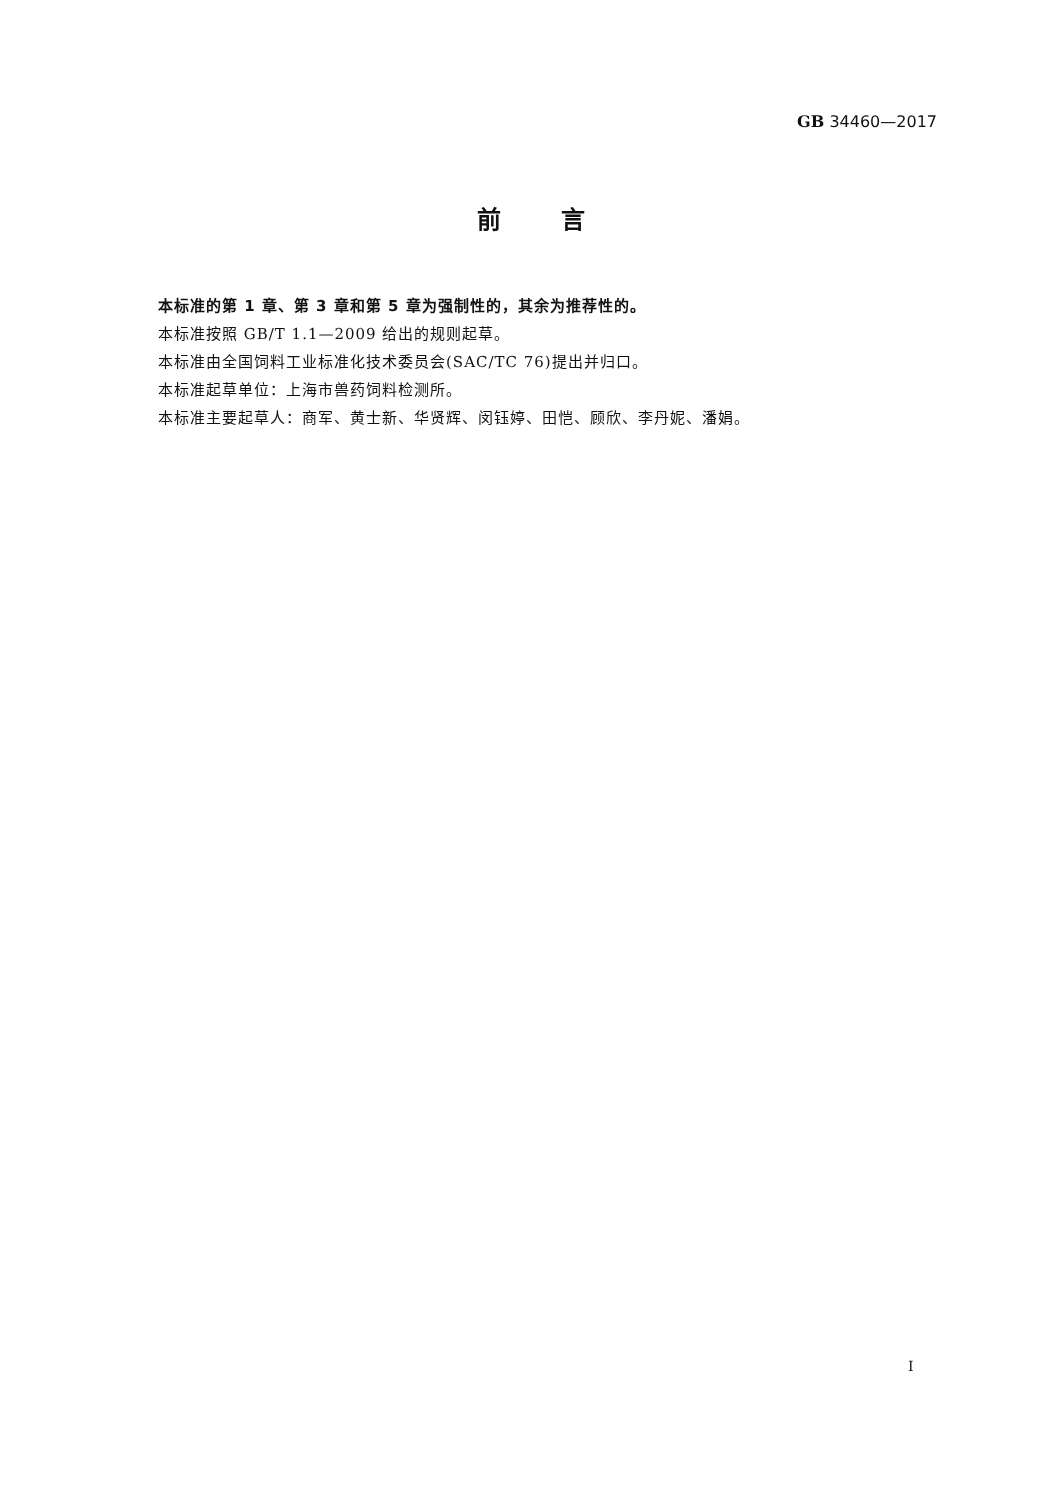GB 34460—2017
前言
本标准的第 1 章、第 3 章和第 5 章为强制性的，其余为推荐性的。
本标准按照 GB/T 1.1—2009 给出的规则起草。
本标准由全国饲料工业标准化技术委员会(SAC/TC 76)提出并归口。
本标准起草单位：上海市兽药饲料检测所。
本标准主要起草人：商军、黄士新、华贤辉、闵钰婷、田恺、顾欣、李丹妮、潘娟。
I